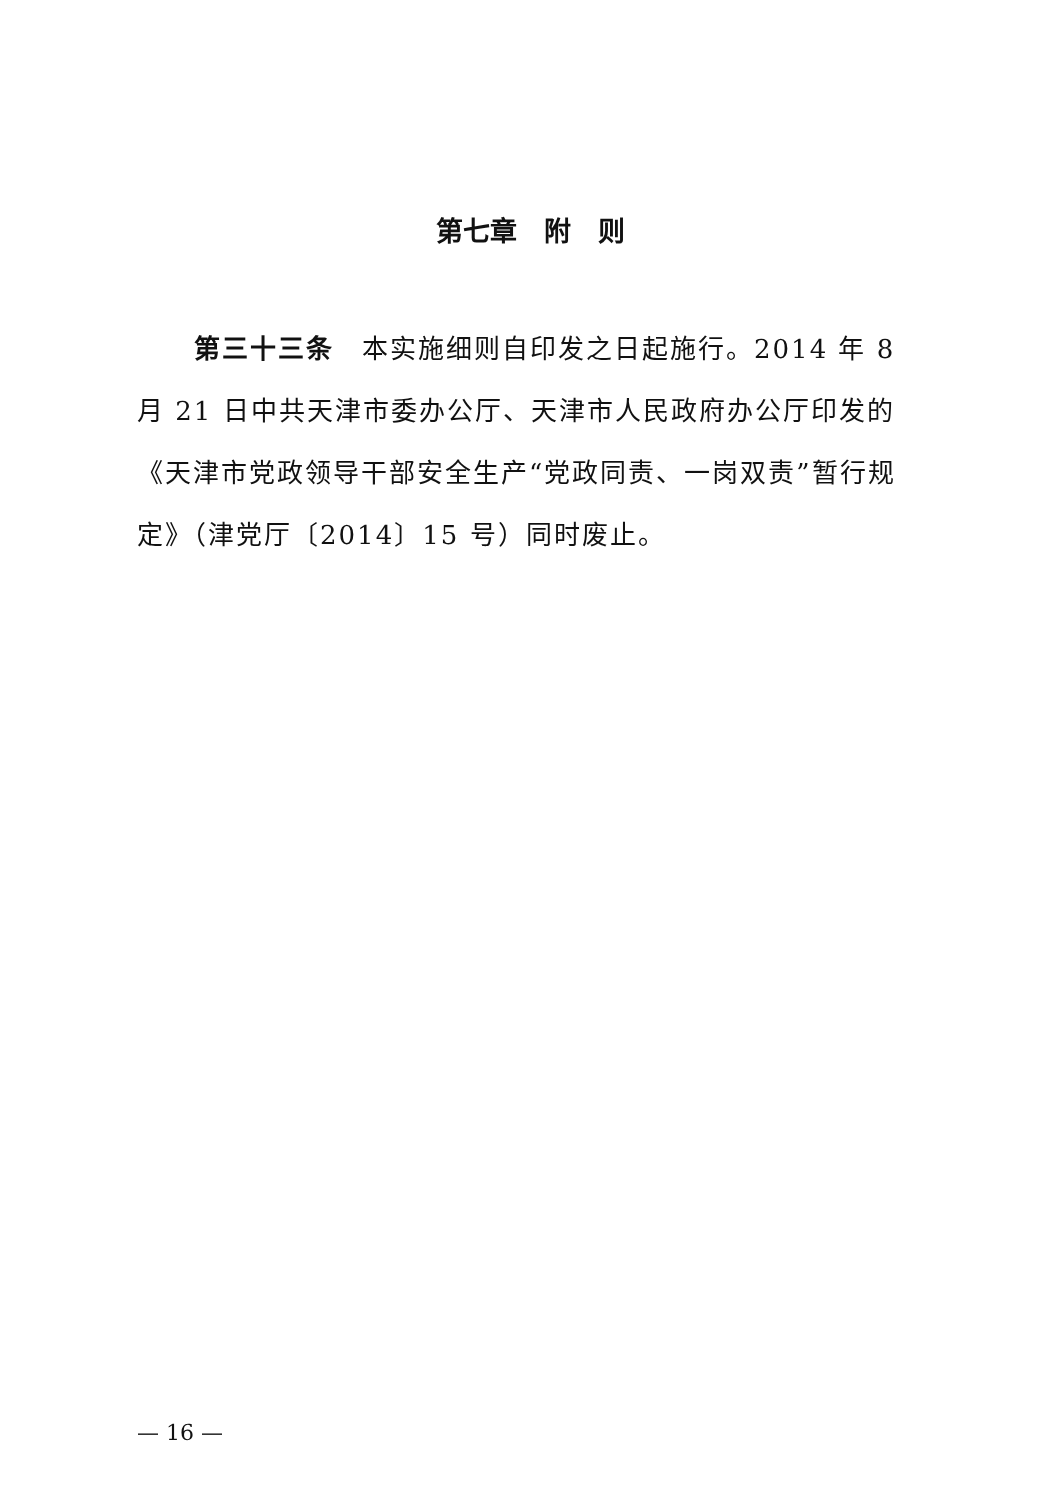第七章　附　则
第三十三条　本实施细则自印发之日起施行。2014 年 8 月 21 日中共天津市委办公厅、天津市人民政府办公厅印发的《天津市党政领导干部安全生产“党政同责、一岗双责”暂行规定》（津党厅〔2014〕15 号）同时废止。
— 16 —